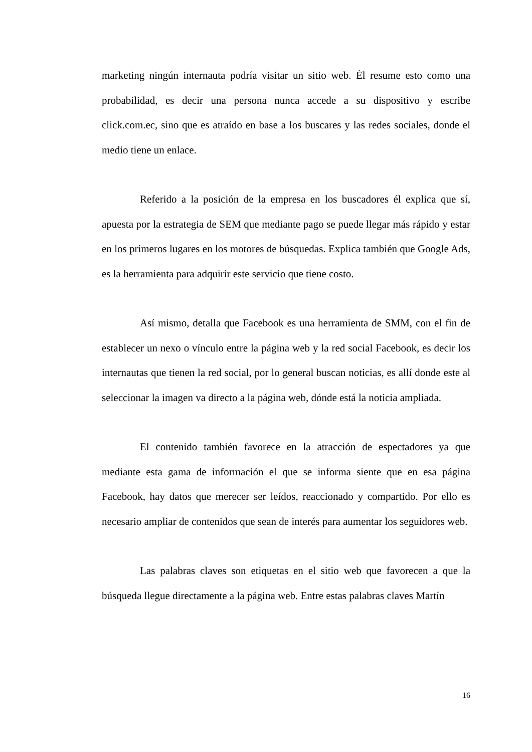marketing ningún internauta podría visitar un sitio web. Él resume esto como una probabilidad, es decir una persona nunca accede a su dispositivo y escribe click.com.ec, sino que es atraído en base a los buscares y las redes sociales, donde el medio tiene un enlace.
Referido a la posición de la empresa en los buscadores él explica que sí, apuesta por la estrategia de SEM que mediante pago se puede llegar más rápido y estar en los primeros lugares en los motores de búsquedas. Explica también que Google Ads, es la herramienta para adquirir este servicio que tiene costo.
Así mismo, detalla que Facebook es una herramienta de SMM, con el fin de establecer un nexo o vínculo entre la página web y la red social Facebook, es decir los internautas que tienen la red social, por lo general buscan noticias, es allí donde este al seleccionar la imagen va directo a la página web, dónde está la noticia ampliada.
El contenido también favorece en la atracción de espectadores ya que mediante esta gama de información el que se informa siente que en esa página Facebook, hay datos que merecer ser leídos, reaccionado y compartido. Por ello es necesario ampliar de contenidos que sean de interés para aumentar los seguidores web.
Las palabras claves son etiquetas en el sitio web que favorecen a que la búsqueda llegue directamente a la página web. Entre estas palabras claves Martín
16